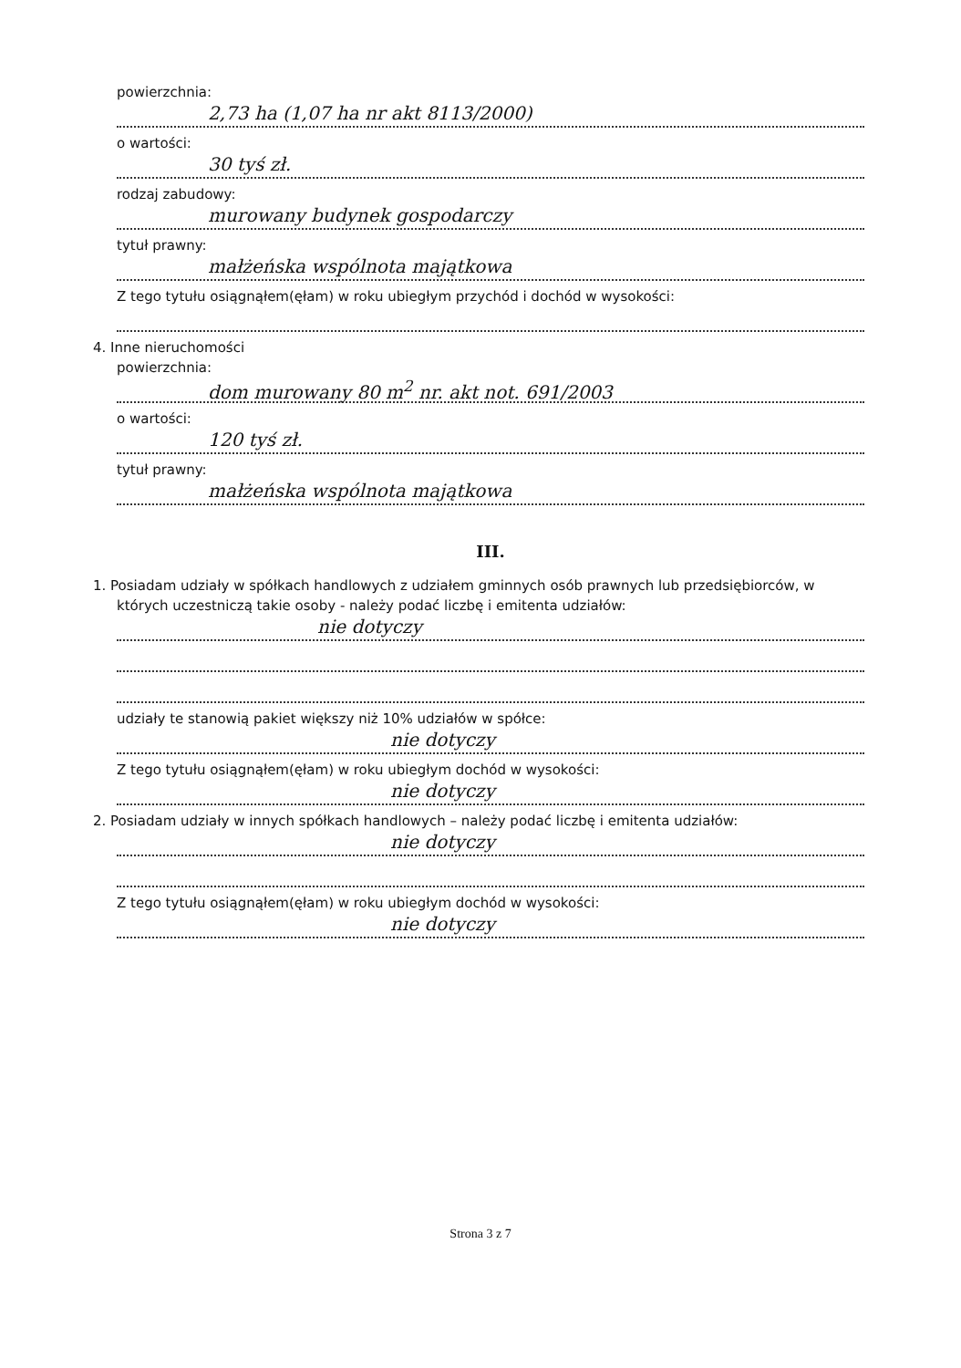powierzchnia:
2,73 ha (1,07 ha nr akt 8113/2000)
o wartości:
30 tyś zł.
rodzaj zabudowy:
murowany budynek gospodarczy
tytuł prawny:
małżeńska wspólnota majątkowa
Z tego tytułu osiągnąłem(ęłam) w roku ubiegłym przychód i dochód w wysokości:
4. Inne nieruchomości
powierzchnia:
dom murowany 80 m<sup>2</sup> nr. akt not. 691/2003
o wartości:
120 tyś zł.
tytuł prawny:
małżeńska wspólnota majątkowa
III.
1. Posiadam udziały w spółkach handlowych z udziałem gminnych osób prawnych lub przedsiębiorców, w których uczestniczą takie osoby - należy podać liczbę i emitenta udziałów:
nie dotyczy
udziały te stanowią pakiet większy niż 10% udziałów w spółce:
nie dotyczy
Z tego tytułu osiągnąłem(ęłam) w roku ubiegłym dochód w wysokości:
nie dotyczy
2. Posiadam udziały w innych spółkach handlowych – należy podać liczbę i emitenta udziałów:
nie dotyczy
Z tego tytułu osiągnąłem(ęłam) w roku ubiegłym dochód w wysokości:
nie dotyczy
Strona 3 z 7